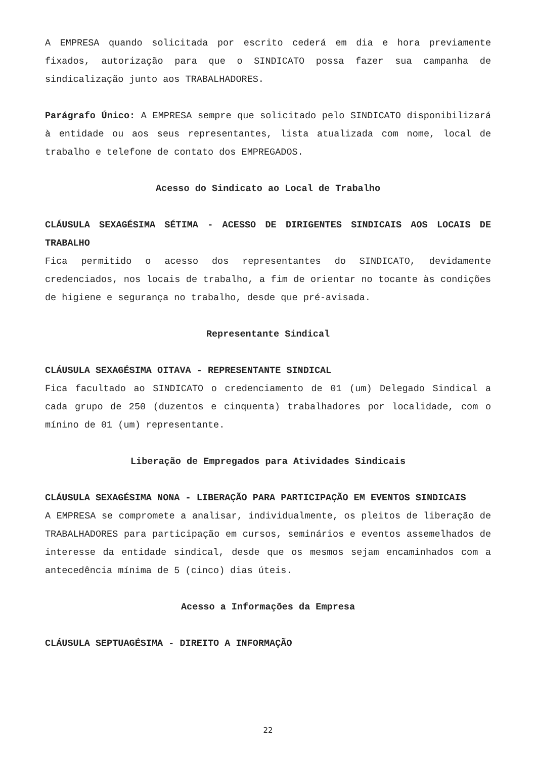A EMPRESA quando solicitada por escrito cederá em dia e hora previamente fixados, autorização para que o SINDICATO possa fazer sua campanha de sindicalização junto aos TRABALHADORES.
Parágrafo Único: A EMPRESA sempre que solicitado pelo SINDICATO disponibilizará à entidade ou aos seus representantes, lista atualizada com nome, local de trabalho e telefone de contato dos EMPREGADOS.
Acesso do Sindicato ao Local de Trabalho
CLÁUSULA SEXAGÉSIMA SÉTIMA - ACESSO DE DIRIGENTES SINDICAIS AOS LOCAIS DE TRABALHO
Fica permitido o acesso dos representantes do SINDICATO, devidamente credenciados, nos locais de trabalho, a fim de orientar no tocante às condições de higiene e segurança no trabalho, desde que pré-avisada.
Representante Sindical
CLÁUSULA SEXAGÉSIMA OITAVA - REPRESENTANTE SINDICAL
Fica facultado ao SINDICATO o credenciamento de 01 (um) Delegado Sindical a cada grupo de 250 (duzentos e cinquenta) trabalhadores por localidade, com o mínino de 01 (um) representante.
Liberação de Empregados para Atividades Sindicais
CLÁUSULA SEXAGÉSIMA NONA - LIBERAÇÃO PARA PARTICIPAÇÃO EM EVENTOS SINDICAIS
A EMPRESA se compromete a analisar, individualmente, os pleitos de liberação de TRABALHADORES para participação em cursos, seminários e eventos assemelhados de interesse da entidade sindical, desde que os mesmos sejam encaminhados com a antecedência mínima de 5 (cinco) dias úteis.
Acesso a Informações da Empresa
CLÁUSULA SEPTUAGÉSIMA - DIREITO A INFORMAÇÃO
22